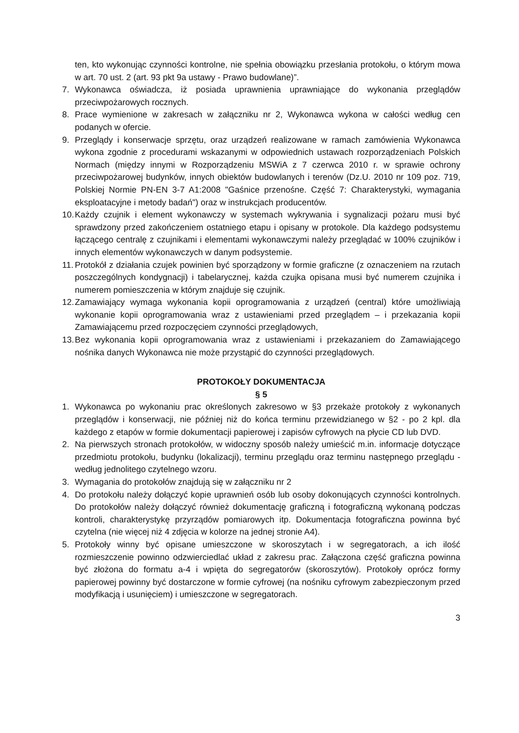ten, kto wykonując czynności kontrolne, nie spełnia obowiązku przesłania protokołu, o którym mowa w art. 70 ust. 2 (art. 93 pkt 9a ustawy - Prawo budowlane)”.
7. Wykonawca oświadcza, iż posiada uprawnienia uprawniające do wykonania przeglądów przeciwpożarowych rocznych.
8. Prace wymienione w zakresach w załączniku nr 2, Wykonawca wykona w całości według cen podanych w ofercie.
9. Przeglądy i konserwacje sprzętu, oraz urządzeń realizowane w ramach zamówienia Wykonawca wykona zgodnie z procedurami wskazanymi w odpowiednich ustawach rozporządzeniach Polskich Normach (między innymi w Rozporządzeniu MSWiA z 7 czerwca 2010 r. w sprawie ochrony przeciwpożarowej budynków, innych obiektów budowlanych i terenów (Dz.U. 2010 nr 109 poz. 719, Polskiej Normie PN-EN 3-7 A1:2008 "Gaśnice przenośne. Część 7: Charakterystyki, wymagania eksploatacyjne i metody badań") oraz w instrukcjach producentów.
10. Każdy czujnik i element wykonawczy w systemach wykrywania i sygnalizacji pożaru musi być sprawdzony przed zakończeniem ostatniego etapu i opisany w protokole. Dla każdego podsystemu łączącego centralę z czujnikami i elementami wykonawczymi należy przeglądać w 100% czujników i innych elementów wykonawczych w danym podsystemie.
11. Protokół z działania czujek powinien być sporządzony w formie graficzne (z oznaczeniem na rzutach poszczególnych kondygnacji) i tabelarycznej, każda czujka opisana musi być numerem czujnika i numerem pomieszczenia w którym znajduje się czujnik.
12. Zamawiający wymaga wykonania kopii oprogramowania z urządzeń (central) które umożliwiają wykonanie kopii oprogramowania wraz z ustawieniami przed przeglądem – i przekazania kopii Zamawiającemu przed rozpoczęciem czynności przeglądowych,
13. Bez wykonania kopii oprogramowania wraz z ustawieniami i przekazaniem do Zamawiającego nośnika danych Wykonawca nie może przystąpić do czynności przeglądowych.
PROTOKOŁY DOKUMENTACJA
§ 5
1. Wykonawca po wykonaniu prac określonych zakresowo w §3 przekaże protokoły z wykonanych przeglądów i konserwacji, nie później niż do końca terminu przewidzianego w §2 - po 2 kpl. dla każdego z etapów w formie dokumentacji papierowej i zapisów cyfrowych na płycie CD lub DVD.
2. Na pierwszych stronach protokołów, w widoczny sposób należy umieścić m.in. informacje dotyczące przedmiotu protokołu, budynku (lokalizacji), terminu przeglądu oraz terminu następnego przeglądu - według jednolitego czytelnego wzoru.
3. Wymagania do protokołów znajdują się w załączniku nr 2
4. Do protokołu należy dołączyć kopie uprawnień osób lub osoby dokonujących czynności kontrolnych. Do protokołów należy dołączyć również dokumentację graficzną i fotograficzną wykonaną podczas kontroli, charakterystykę przyrządów pomiarowych itp. Dokumentacja fotograficzna powinna być czytelna (nie więcej niż 4 zdjęcia w kolorze na jednej stronie A4).
5. Protokoły winny być opisane umieszczone w skoroszytach i w segregatorach, a ich ilość rozmieszczenie powinno odzwierciedlać układ z zakresu prac. Załączona część graficzna powinna być złożona do formatu a-4 i wpięta do segregatorów (skoroszytów). Protokoły oprócz formy papierowej powinny być dostarczone w formie cyfrowej (na nośniku cyfrowym zabezpieczonym przed modyfikacją i usunięciem) i umieszczone w segregatorach.
3